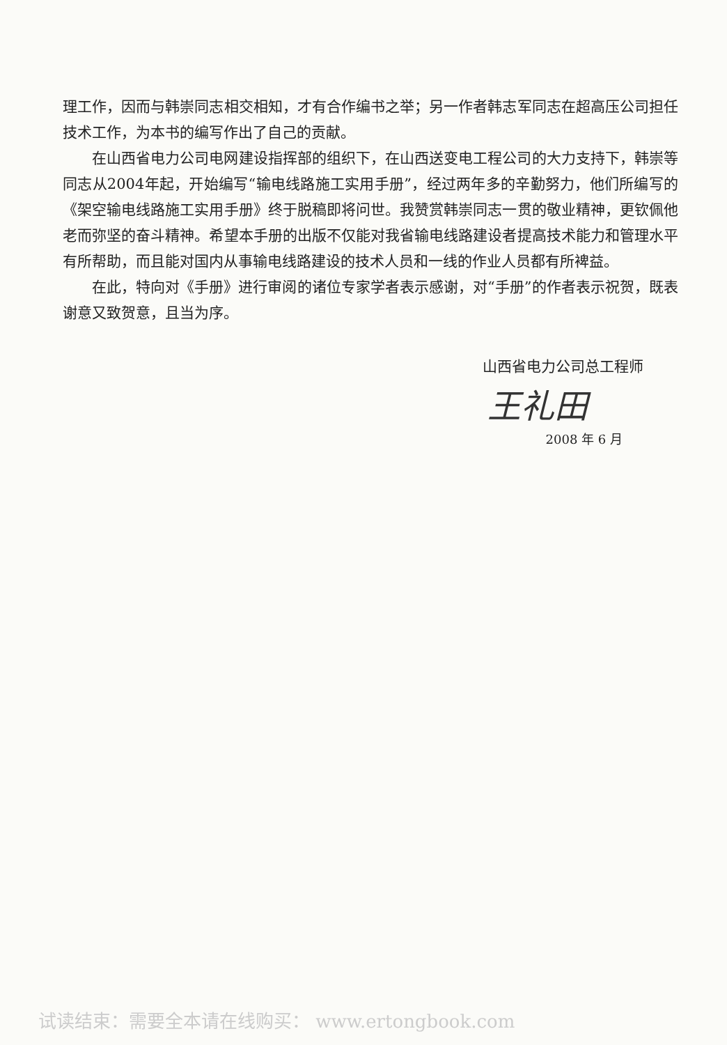理工作，因而与韩崇同志相交相知，才有合作编书之举；另一作者韩志军同志在超高压公司担任技术工作，为本书的编写作出了自己的贡献。
在山西省电力公司电网建设指挥部的组织下，在山西送变电工程公司的大力支持下，韩崇等同志从2004年起，开始编写“输电线路施工实用手册”，经过两年多的辛勤努力，他们所编写的《架空输电线路施工实用手册》终于脱稿即将问世。我赞赏韩崇同志一贯的敬业精神，更钦佩他老而弥坚的奋斗精神。希望本手册的出版不仅能对我省输电线路建设者提高技术能力和管理水平有所帮助，而且能对国内从事输电线路建设的技术人员和一线的作业人员都有所裨益。
在此，特向对《手册》进行审阅的诸位专家学者表示感谢，对“手册”的作者表示祝贺，既表谢意又致贺意，且当为序。
山西省电力公司总工程师
王礼田
2008 年 6 月
试读结束：需要全本请在线购买： www.ertongbook.com